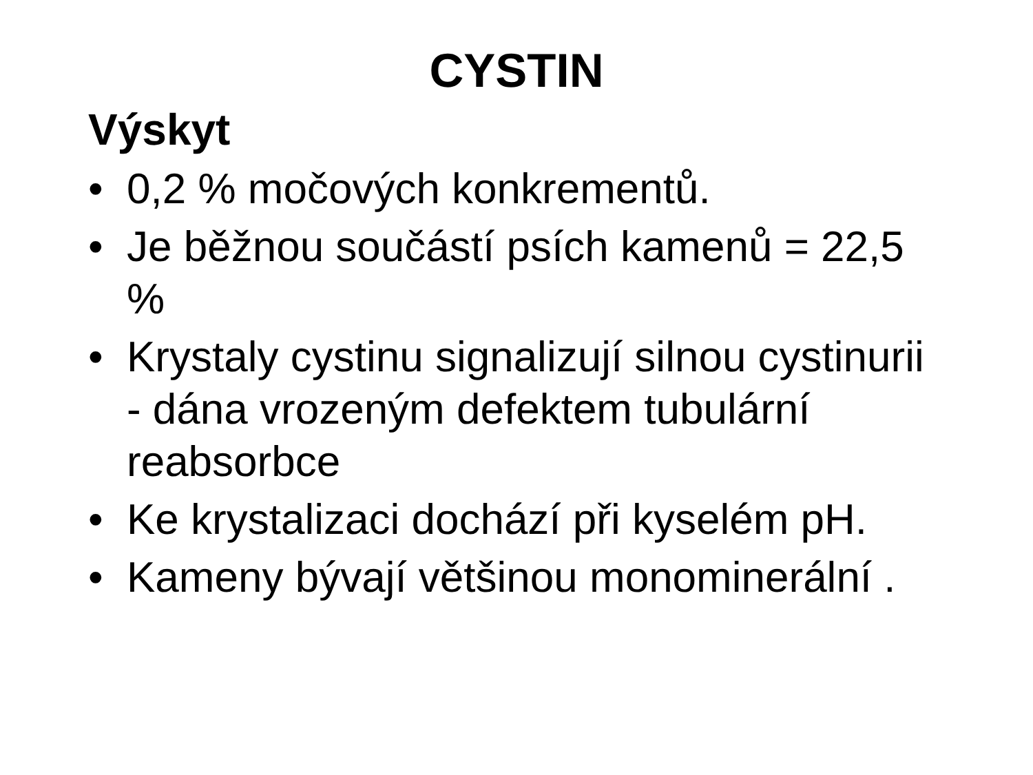CYSTIN
Výskyt
• 0,2 % močových konkrementů.
• Je běžnou součástí psích kamenů = 22,5 %
• Krystaly cystinu signalizují silnou cystinurii - dána vrozeným defektem tubulární reabsorbce
• Ke krystalizaci dochází při kyselém pH.
• Kameny bývají většinou monominerální .